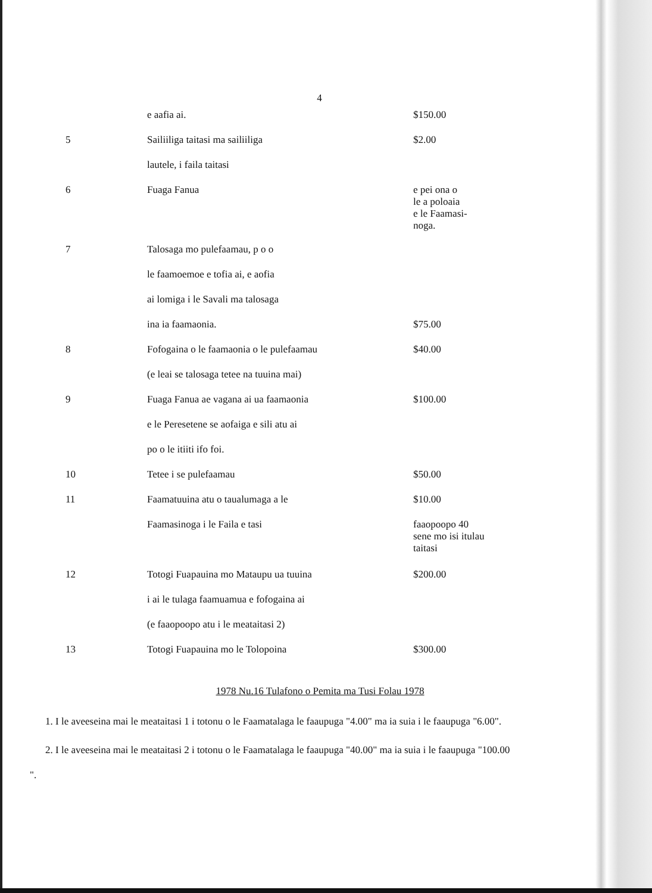4
| | e aafia ai. | $150.00 |
| 5 | Sailiiliga taitasi ma sailiiliga | $2.00 |
| | lautele, i faila taitasi | |
| 6 | Fuaga Fanua | e pei ona o le a poloaia e le Faamasi- noga. |
| 7 | Talosaga mo pulefaamau, p o o | |
| | le faamoemoe e tofia ai, e aofia | |
| | ai lomiga i le Savali ma talosaga | |
| | ina ia faamaonia. | $75.00 |
| 8 | Fofogaina o le faamaonia o le pulefaamau | $40.00 |
| | (e leai se talosaga tetee na tuuina mai) | |
| 9 | Fuaga Fanua ae vagana ai ua faamaonia | $100.00 |
| | e le Peresetene se aofaiga e sili atu ai | |
| | po o le itiiti ifo foi. | |
| 10 | Tetee i se pulefaamau | $50.00 |
| 11 | Faamatuuina atu o taualumaga a le | $10.00 |
| | Faamasinoga i le Faila e tasi | faaopoopo 40 sene mo isi itulau taitasi |
| 12 | Totogi Fuapauina mo Mataupu ua tuuina | $200.00 |
| | i ai le tulaga faamuamua e fofogaina ai | |
| | (e faaopoopo atu i le meataitasi 2) | |
| 13 | Totogi Fuapauina mo le Tolopoina | $300.00 |
1978 Nu.16 Tulafono o Pemita ma Tusi Folau 1978
1. I le aveeseina mai le meataitasi 1 i totonu o le Faamatalaga le faaupuga "4.00" ma ia suia i le faaupuga "6.00".
2. I le aveeseina mai le meataitasi 2 i totonu o le Faamatalaga le faaupuga "40.00" ma ia suia i le faaupuga "100.00 ".